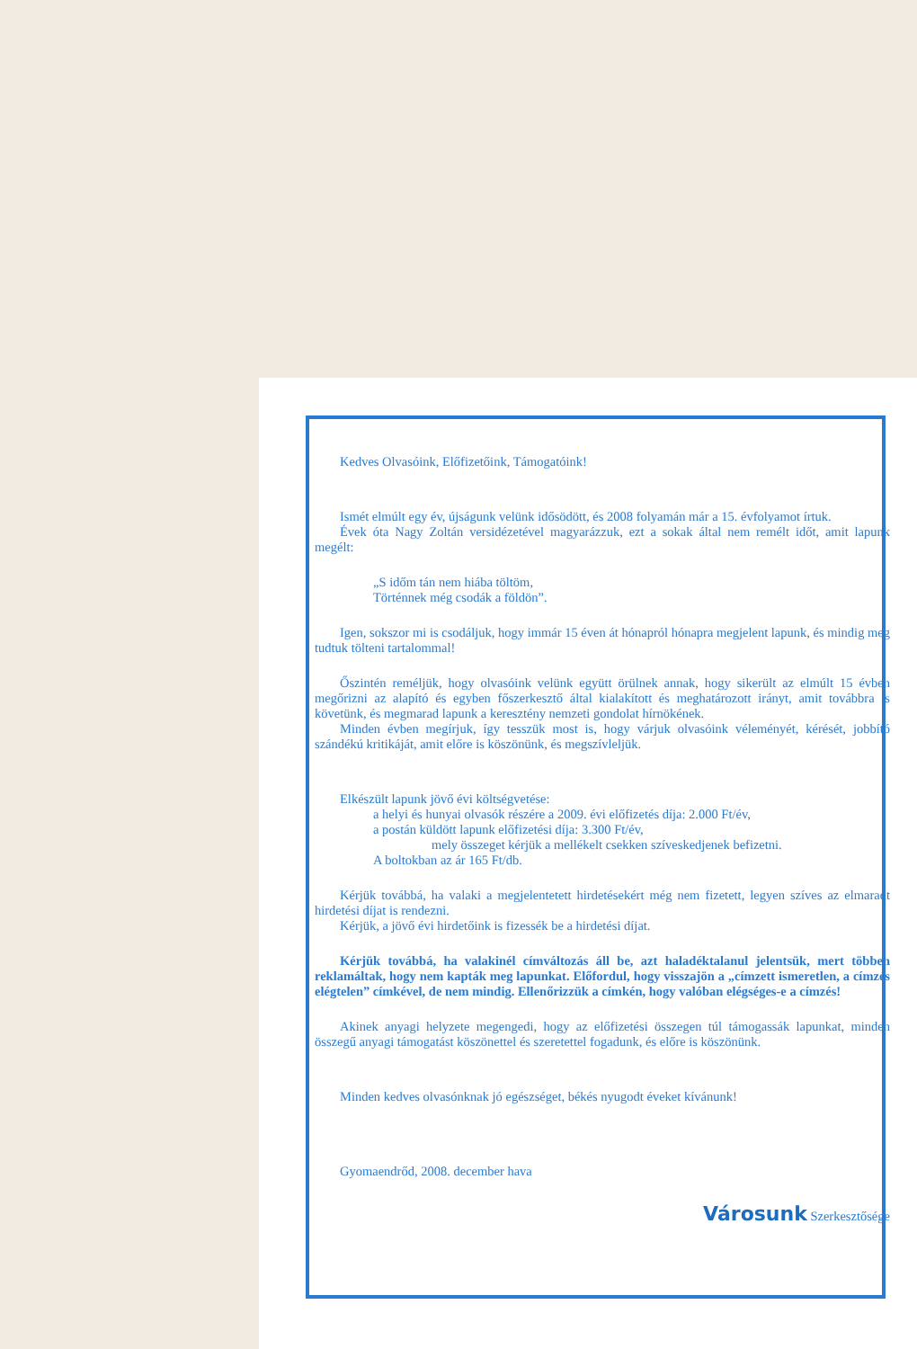Kedves Olvasóink, Előfizetőink, Támogatóink!
Ismét elmúlt egy év, újságunk velünk idősödött, és 2008 folyamán már a 15. évfolyamot írtuk.
Évek óta Nagy Zoltán versidézetével magyarázzuk, ezt a sokak által nem remélt időt, amit lapunk megélt:
„S időm tán nem hiába töltöm,
Történnek még csodák a földön”.
Igen, sokszor mi is csodáljuk, hogy immár 15 éven át hónapról hónapra megjelent lapunk, és mindig meg tudtuk tölteni tartalommal!
Őszintén reméljük, hogy olvasóink velünk együtt örülnek annak, hogy sikerült az elmúlt 15 évben megőrizni az alapító és egyben főszerkesztő által kialakított és meghatározott irányt, amit továbbra is követünk, és megmarad lapunk a keresztény nemzeti gondolat hírnökének.
Minden évben megírjuk, így tesszük most is, hogy várjuk olvasóink véleményét, kérését, jobbító szándékú kritikáját, amit előre is köszönünk, és megszívleljük.
Elkészült lapunk jövő évi költségvetése:
a helyi és hunyai olvasók részére a 2009. évi előfizetés díja: 2.000 Ft/év,
a postán küldött lapunk előfizetési díja: 3.300 Ft/év,
mely összeget kérjük a mellékelt csekken szíveskedjenek befizetni.
A boltokban az ár 165 Ft/db.
Kérjük továbbá, ha valaki a megjelentetett hirdetésekért még nem fizetett, legyen szíves az elmaradt hirdetési díjat is rendezni.
Kérjük, a jövő évi hirdetőink is fizessék be a hirdetési díjat.
Kérjük továbbá, ha valakinél címváltozás áll be, azt haladéktalanul jelentsük, mert többen reklamáltak, hogy nem kapták meg lapunkat. Előfordul, hogy visszajön a „címzett ismeretlen, a címzés elégtelen” címkével, de nem mindig. Ellenőrizzük a címkén, hogy valóban elégséges-e a címzés!
Akinek anyagi helyzete megengedi, hogy az előfizetési összegen túl támogassák lapunkat, minden összegű anyagi támogatást köszönettel és szeretettel fogadunk, és előre is köszönünk.
Minden kedves olvasónknak jó egészséget, békés nyugodt éveket kívánunk!
Gyomaendrőd, 2008. december hava
Városunk Szerkesztősége